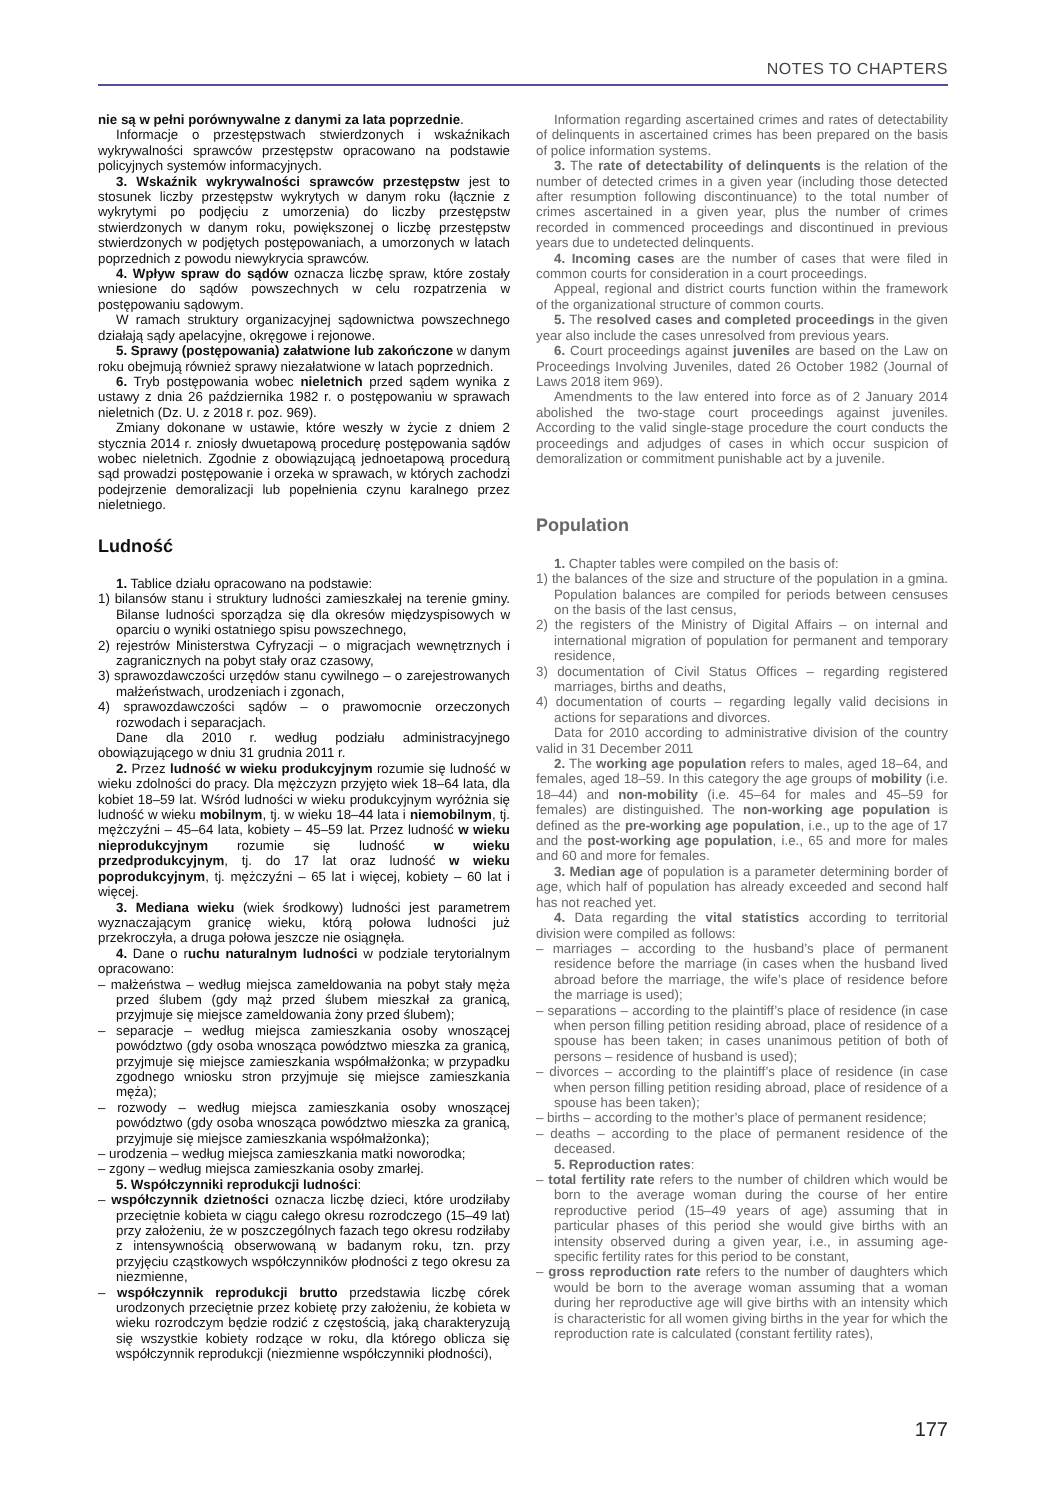NOTES TO CHAPTERS
nie są w pełni porównywalne z danymi za lata poprzednie.
Informacje o przestępstwach stwierdzonych i wskaźnikach wykrywalności sprawców przestępstw opracowano na podstawie policyjnych systemów informacyjnych.
3. Wskaźnik wykrywalności sprawców przestępstw jest to stosunek liczby przestępstw wykrytych w danym roku (łącznie z wykrytymi po podjęciu z umorzenia) do liczby przestępstw stwierdzonych w danym roku, powiększonej o liczbę przestępstw stwierdzonych w podjętych postępowaniach, a umorzonych w latach poprzednich z powodu niewykrycia sprawców.
4. Wpływ spraw do sądów oznacza liczbę spraw, które zostały wniesione do sądów powszechnych w celu rozpatrzenia w postępowaniu sądowym.
W ramach struktury organizacyjnej sądownictwa powszechnego działają sądy apelacyjne, okręgowe i rejonowe.
5. Sprawy (postępowania) załatwione lub zakończone w danym roku obejmują również sprawy niezałatwione w latach poprzednich.
6. Tryb postępowania wobec nieletnich przed sądem wynika z ustawy z dnia 26 października 1982 r. o postępowaniu w sprawach nieletnich (Dz. U. z 2018 r. poz. 969).
Zmiany dokonane w ustawie, które weszły w życie z dniem 2 stycznia 2014 r. zniosły dwuetapową procedurę postępowania sądów wobec nieletnich. Zgodnie z obowiązującą jednoetapową procedurą sąd prowadzi postępowanie i orzeka w sprawach, w których zachodzi podejrzenie demoralizacji lub popełnienia czynu karalnego przez nieletniego.
Ludność
1. Tablice działu opracowano na podstawie:
1) bilansów stanu i struktury ludności zamieszkałej na terenie gminy. Bilanse ludności sporządza się dla okresów międzyspisowych w oparciu o wyniki ostatniego spisu powszechnego,
2) rejestrów Ministerstwa Cyfryzacji – o migracjach wewnętrznych i zagranicznych na pobyt stały oraz czasowy,
3) sprawozdawczości urzędów stanu cywilnego – o zarejestrowanych małżeństwach, urodzeniach i zgonach,
4) sprawozdawczości sądów – o prawomocnie orzeczonych rozwodach i separacjach.
Dane dla 2010 r. według podziału administracyjnego obowiązującego w dniu 31 grudnia 2011 r.
2. Przez ludność w wieku produkcyjnym rozumie się ludność w wieku zdolności do pracy. Dla mężczyzn przyjęto wiek 18–64 lata, dla kobiet 18–59 lat. Wśród ludności w wieku produkcyjnym wyróżnia się ludność w wieku mobilnym, tj. w wieku 18–44 lata i niemobilnym, tj. mężczyźni – 45–64 lata, kobiety – 45–59 lat. Przez ludność w wieku nieprodukcyjnym rozumie się ludność w wieku przedprodukcyjnym, tj. do 17 lat oraz ludność w wieku poprodukcyjnym, tj. mężczyźni – 65 lat i więcej, kobiety – 60 lat i więcej.
3. Mediana wieku (wiek środkowy) ludności jest parametrem wyznaczającym granicę wieku, którą połowa ludności już przekroczyła, a druga połowa jeszcze nie osiągnęła.
4. Dane o ruchu naturalnym ludności w podziale terytorialnym opracowano:
– małżeństwa – według miejsca zameldowania na pobyt stały męża przed ślubem (gdy mąż przed ślubem mieszkał za granicą, przyjmuje się miejsce zameldowania żony przed ślubem);
– separacje – według miejsca zamieszkania osoby wnoszącej powództwo (gdy osoba wnosząca powództwo mieszka za granicą, przyjmuje się miejsce zamieszkania współmałżonka; w przypadku zgodnego wniosku stron przyjmuje się miejsce zamieszkania męża);
– rozwody – według miejsca zamieszkania osoby wnoszącej powództwo (gdy osoba wnosząca powództwo mieszka za granicą, przyjmuje się miejsce zamieszkania współmałżonka);
– urodzenia – według miejsca zamieszkania matki noworodka;
– zgony – według miejsca zamieszkania osoby zmarłej.
5. Współczynniki reprodukcji ludności:
– współczynnik dzietności oznacza liczbę dzieci, które urodziłaby przeciętnie kobieta w ciągu całego okresu rozrodczego (15–49 lat) przy założeniu, że w poszczególnych fazach tego okresu rodziłaby z intensywnością obserwowaną w badanym roku, tzn. przy przyjęciu cząstkowych współczynników płodności z tego okresu za niezmienne,
– współczynnik reprodukcji brutto przedstawia liczbę córek urodzonych przeciętnie przez kobietę przy założeniu, że kobieta w wieku rozrodczym będzie rodzić z częstością, jaką charakteryzują się wszystkie kobiety rodzące w roku, dla którego oblicza się współczynnik reprodukcji (niezmienne współczynniki płodności),
Information regarding ascertained crimes and rates of detectability of delinquents in ascertained crimes has been prepared on the basis of police information systems.
3. The rate of detectability of delinquents is the relation of the number of detected crimes in a given year (including those detected after resumption following discontinuance) to the total number of crimes ascertained in a given year, plus the number of crimes recorded in commenced proceedings and discontinued in previous years due to undetected delinquents.
4. Incoming cases are the number of cases that were filed in common courts for consideration in a court proceedings.
Appeal, regional and district courts function within the framework of the organizational structure of common courts.
5. The resolved cases and completed proceedings in the given year also include the cases unresolved from previous years.
6. Court proceedings against juveniles are based on the Law on Proceedings Involving Juveniles, dated 26 October 1982 (Journal of Laws 2018 item 969).
Amendments to the law entered into force as of 2 January 2014 abolished the two-stage court proceedings against juveniles. According to the valid single-stage procedure the court conducts the proceedings and adjudges of cases in which occur suspicion of demoralization or commitment punishable act by a juvenile.
Population
1. Chapter tables were compiled on the basis of:
1) the balances of the size and structure of the population in a gmina. Population balances are compiled for periods between censuses on the basis of the last census,
2) the registers of the Ministry of Digital Affairs – on internal and international migration of population for permanent and temporary residence,
3) documentation of Civil Status Offices – regarding registered marriages, births and deaths,
4) documentation of courts – regarding legally valid decisions in actions for separations and divorces.
Data for 2010 according to administrative division of the country valid in 31 December 2011
2. The working age population refers to males, aged 18–64, and females, aged 18–59. In this category the age groups of mobility (i.e. 18–44) and non-mobility (i.e. 45–64 for males and 45–59 for females) are distinguished. The non-working age population is defined as the pre-working age population, i.e., up to the age of 17 and the post-working age population, i.e., 65 and more for males and 60 and more for females.
3. Median age of population is a parameter determining border of age, which half of population has already exceeded and second half has not reached yet.
4. Data regarding the vital statistics according to territorial division were compiled as follows:
– marriages – according to the husband’s place of permanent residence before the marriage (in cases when the husband lived abroad before the marriage, the wife’s place of residence before the marriage is used);
– separations – according to the plaintiff’s place of residence (in case when person filling petition residing abroad, place of residence of a spouse has been taken; in cases unanimous petition of both of persons – residence of husband is used);
– divorces – according to the plaintiff’s place of residence (in case when person filling petition residing abroad, place of residence of a spouse has been taken);
– births – according to the mother’s place of permanent residence;
– deaths – according to the place of permanent residence of the deceased.
5. Reproduction rates:
– total fertility rate refers to the number of children which would be born to the average woman during the course of her entire reproductive period (15–49 years of age) assuming that in particular phases of this period she would give births with an intensity observed during a given year, i.e., in assuming age-specific fertility rates for this period to be constant,
– gross reproduction rate refers to the number of daughters which would be born to the average woman assuming that a woman during her reproductive age will give births with an intensity which is characteristic for all women giving births in the year for which the reproduction rate is calculated (constant fertility rates),
177